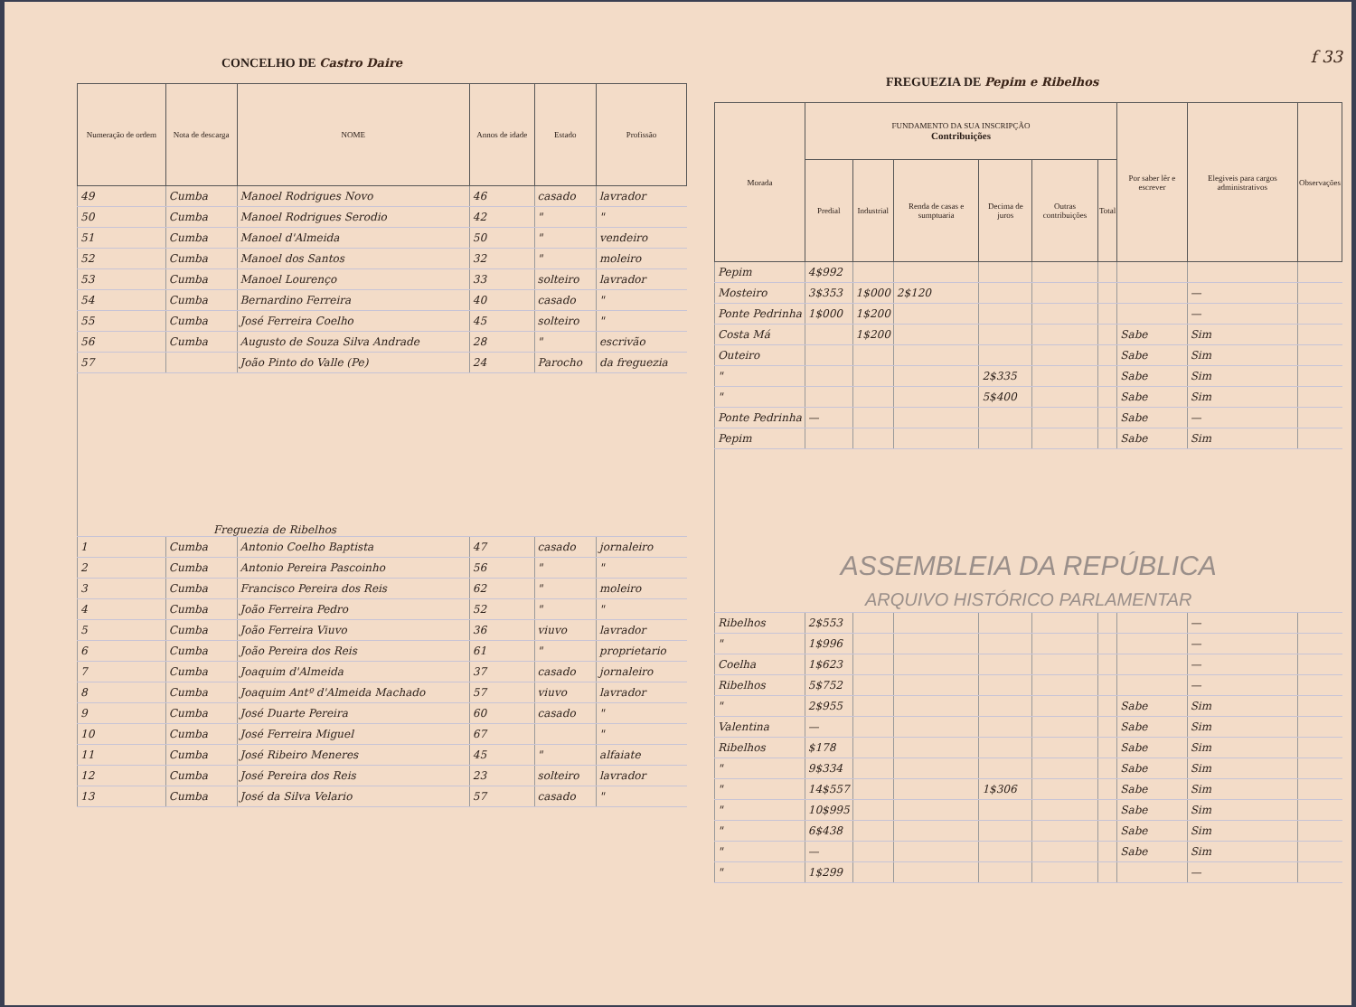CONCELHO DE Castro Daire
| Numeração de ordem | Nota de descarga | NOME | Annos de idade | Estado | Profissão |
| --- | --- | --- | --- | --- | --- |
| 49 | Cumba | Manoel Rodrigues Novo | 46 | casado | lavrador |
| 50 | Cumba | Manoel Rodrigues Serodio | 42 | " | " |
| 51 | Cumba | Manoel d'Almeida | 50 | " | vendeiro |
| 52 | Cumba | Manoel dos Santos | 32 | " | moleiro |
| 53 | Cumba | Manoel Lourenço | 33 | solteiro | lavrador |
| 54 | Cumba | Bernardino Ferreira | 40 | casado | " |
| 55 | Cumba | José Ferreira Coelho | 45 | solteiro | " |
| 56 | Cumba | Augusto de Souza Silva Andrade | 28 | " | escrivão |
| 57 | | João Pinto do Valle (Pe) | 24 | Parocho | da freguezia |
| Freguezia de Ribelhos | | | | | |
| 1 | Cumba | Antonio Coelho Baptista | 47 | casado | jornaleiro |
| 2 | Cumba | Antonio Pereira Pascoinho | 56 | " | " |
| 3 | Cumba | Francisco Pereira dos Reis | 62 | " | moleiro |
| 4 | Cumba | João Ferreira Pedro | 52 | " | " |
| 5 | Cumba | João Ferreira Viuvo | 36 | viuvo | lavrador |
| 6 | Cumba | João Pereira dos Reis | 61 | " | proprietario |
| 7 | Cumba | Joaquim d'Almeida | 37 | casado | jornaleiro |
| 8 | Cumba | Joaquim Antº d'Almeida Machado | 57 | viuvo | lavrador |
| 9 | Cumba | José Duarte Pereira | 60 | casado | " |
| 10 | Cumba | José Ferreira Miguel | 67 | | " |
| 11 | Cumba | José Ribeiro Meneres | 45 | " | alfaiate |
| 12 | Cumba | José Pereira dos Reis | 23 | solteiro | lavrador |
| 13 | Cumba | José da Silva Velario | 57 | casado | " |
f 33
FREGUEZIA DE Pepim e Ribelhos
| Morada | FUNDAMENTO DA SUA INSCRIPÇÃO Contribuições | | | | | | Por saber lêr e escrever | Elegiveis para cargos administrativos | Observações |
| --- | --- | --- | --- | --- | --- | --- | --- | --- | --- |
| | Predial | Industrial | Renda de casas e sumptuaria | Decima de juros | Outras contribuições | Total | | | |
| Pepim | 4$992 | | | | | | | | |
| Mosteiro | 3$353 | 1$000 | 2$120 | | | | | — | |
| Ponte Pedrinha | 1$000 | 1$200 | | | | | | — | |
| Costa Má | | 1$200 | | | | | Sabe | Sim | |
| Outeiro | | | | | | | Sabe | Sim | |
| " | | | | 2$335 | | | Sabe | Sim | |
| " | | | | 5$400 | | | Sabe | Sim | |
| Ponte Pedrinha | — | | | | | | Sabe | — | |
| Pepim | | | | | | | Sabe | Sim | |
| ASSEMBLEIA DA REPÚBLICA ARQUIVO HISTÓRICO PARLAMENTAR | | | | | | | | | |
| Ribelhos | 2$553 | | | | | | | — | |
| " | 1$996 | | | | | | | — | |
| Coelha | 1$623 | | | | | | | — | |
| Ribelhos | 5$752 | | | | | | | — | |
| " | 2$955 | | | | | | Sabe | Sim | |
| Valentina | — | | | | | | Sabe | Sim | |
| Ribelhos | $178 | | | | | | Sabe | Sim | |
| " | 9$334 | | | | | | Sabe | Sim | |
| " | 14$557 | | | 1$306 | | | Sabe | Sim | |
| " | 10$995 | | | | | | Sabe | Sim | |
| " | 6$438 | | | | | | Sabe | Sim | |
| " | — | | | | | | Sabe | Sim | |
| " | 1$299 | | | | | | | — | |